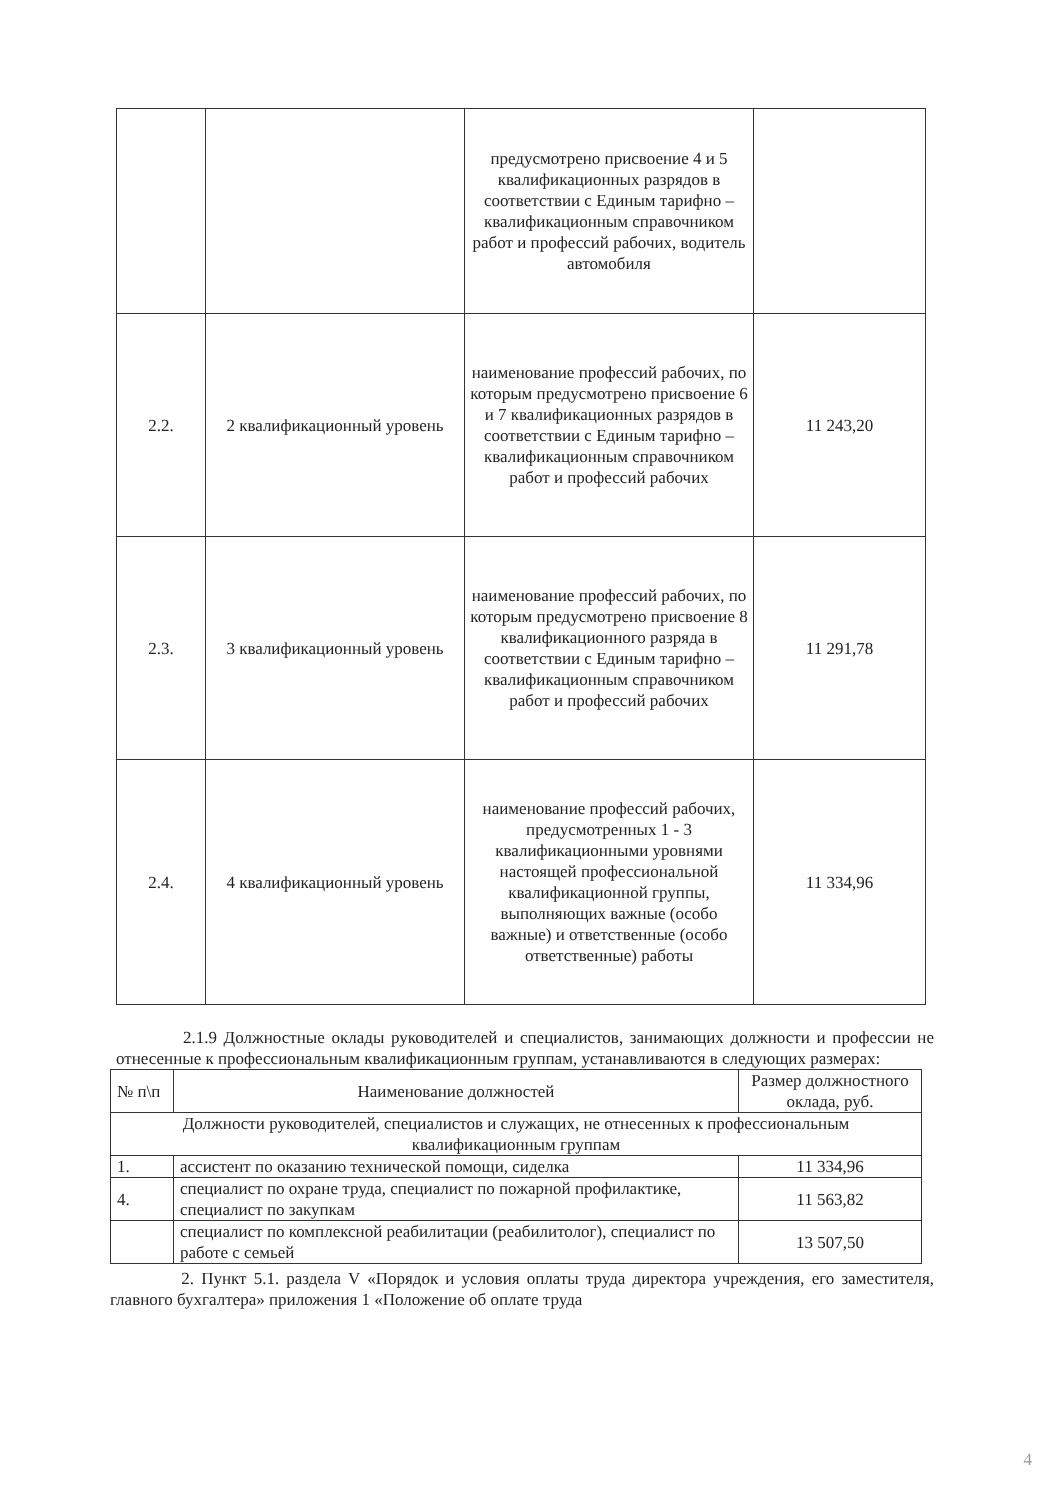| | | предусмотрено присвоение 4 и 5 квалификационных разрядов в соответствии с Единым тарифно – квалификационным справочником работ и профессий рабочих, водитель автомобиля | |
| 2.2. | 2 квалификационный уровень | наименование профессий рабочих, по которым предусмотрено присвоение 6 и 7 квалификационных разрядов в соответствии с Единым тарифно – квалификационным справочником работ и профессий рабочих | 11 243,20 |
| 2.3. | 3 квалификационный уровень | наименование профессий рабочих, по которым предусмотрено присвоение 8 квалификационного разряда в соответствии с Единым тарифно – квалификационным справочником работ и профессий рабочих | 11 291,78 |
| 2.4. | 4 квалификационный уровень | наименование профессий рабочих, предусмотренных 1 - 3 квалификационными уровнями настоящей профессиональной квалификационной группы, выполняющих важные (особо важные) и ответственные (особо ответственные) работы | 11 334,96 |
2.1.9 Должностные оклады руководителей и специалистов, занимающих должности и профессии не отнесенные к профессиональным квалификационным группам, устанавливаются в следующих размерах:
| № п\п | Наименование должностей | Размер должностного оклада, руб. |
| --- | --- | --- |
| Должности руководителей, специалистов и служащих, не отнесенных к профессиональным квалификационным группам | | |
| 1. | ассистент по оказанию технической помощи, сиделка | 11 334,96 |
| 4. | специалист по охране труда, специалист по пожарной профилактике, специалист по закупкам | 11 563,82 |
| | специалист по комплексной реабилитации (реабилитолог), специалист по работе с семьей | 13 507,50 |
2. Пункт 5.1. раздела V «Порядок и условия оплаты труда директора учреждения, его заместителя, главного бухгалтера» приложения 1 «Положение об оплате труда
4